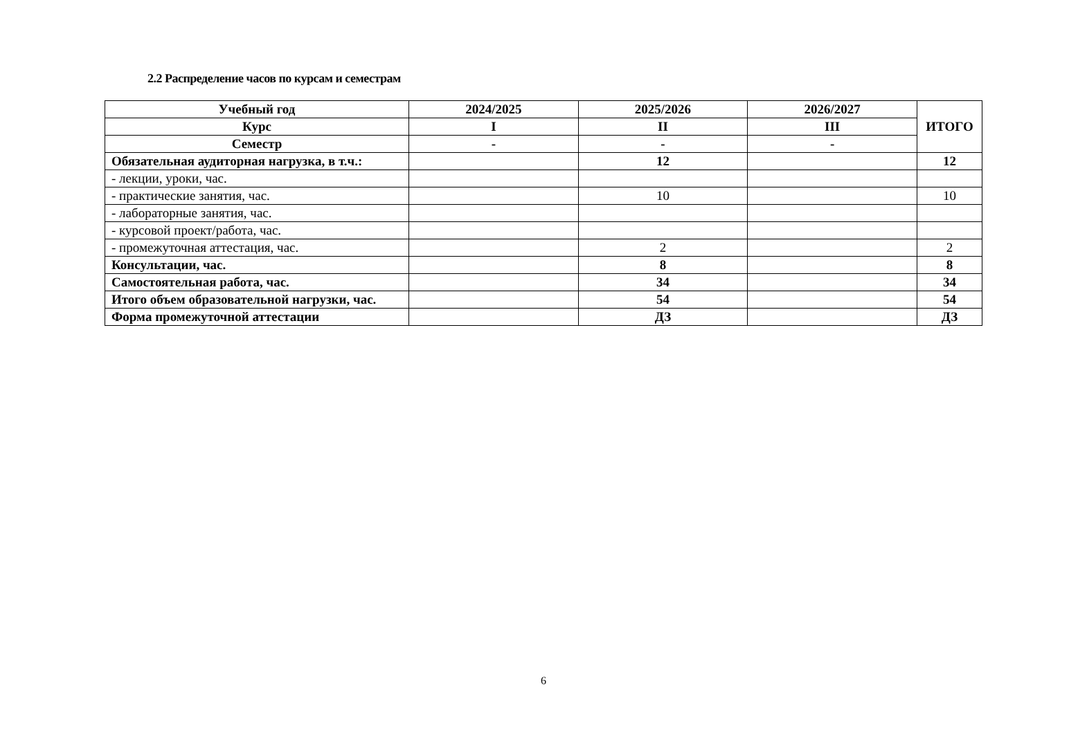2.2 Распределение часов по курсам и семестрам
| Учебный год | 2024/2025 | 2025/2026 | 2026/2027 | ИТОГО |
| --- | --- | --- | --- | --- |
| Курс | I | II | III | |
| Семестр | - | - | - | |
| Обязательная аудиторная нагрузка, в т.ч.: | | 12 | | 12 |
| - лекции, уроки, час. | | | | |
| - практические занятия, час. | | 10 | | 10 |
| - лабораторные занятия, час. | | | | |
| - курсовой проект/работа, час. | | | | |
| - промежуточная аттестация, час. | | 2 | | 2 |
| Консультации, час. | | 8 | | 8 |
| Самостоятельная работа, час. | | 34 | | 34 |
| Итого объем образовательной нагрузки, час. | | 54 | | 54 |
| Форма промежуточной аттестации | | ДЗ | | ДЗ |
6